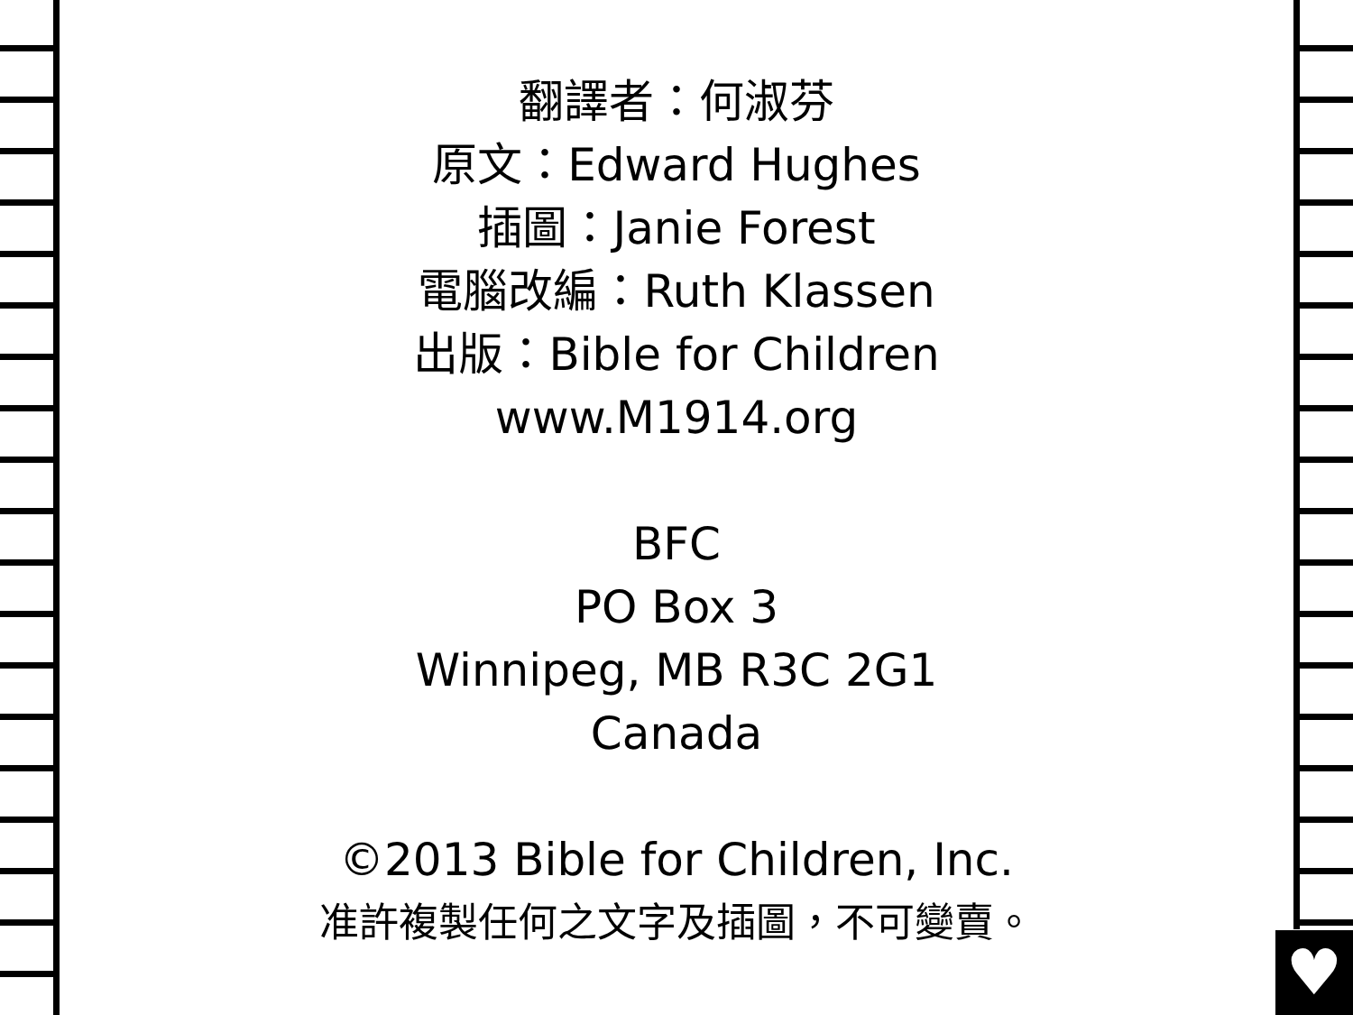♥
翻譯者：何淑芬
原文：Edward Hughes
插圖：Janie Forest
電腦改編：Ruth Klassen
出版：Bible for Children
www.M1914.org
BFC
PO Box 3
Winnipeg, MB R3C 2G1
Canada
©2013 Bible for Children, Inc.
准許複製任何之文字及插圖，不可變賣。